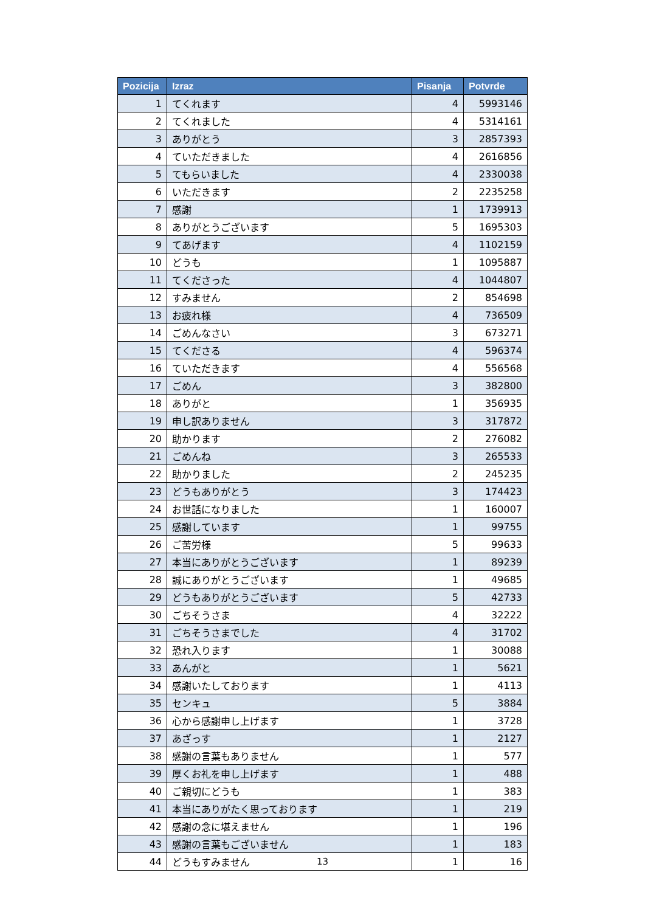| Pozicija | Izraz | Pisanja | Potvrde |
| --- | --- | --- | --- |
| 1 | てくれます | 4 | 5993146 |
| 2 | てくれました | 4 | 5314161 |
| 3 | ありがとう | 3 | 2857393 |
| 4 | ていただきました | 4 | 2616856 |
| 5 | てもらいました | 4 | 2330038 |
| 6 | いただきます | 2 | 2235258 |
| 7 | 感謝 | 1 | 1739913 |
| 8 | ありがとうございます | 5 | 1695303 |
| 9 | てあげます | 4 | 1102159 |
| 10 | どうも | 1 | 1095887 |
| 11 | てくださった | 4 | 1044807 |
| 12 | すみません | 2 | 854698 |
| 13 | お疲れ様 | 4 | 736509 |
| 14 | ごめんなさい | 3 | 673271 |
| 15 | てくださる | 4 | 596374 |
| 16 | ていただきます | 4 | 556568 |
| 17 | ごめん | 3 | 382800 |
| 18 | ありがと | 1 | 356935 |
| 19 | 申し訳ありません | 3 | 317872 |
| 20 | 助かります | 2 | 276082 |
| 21 | ごめんね | 3 | 265533 |
| 22 | 助かりました | 2 | 245235 |
| 23 | どうもありがとう | 3 | 174423 |
| 24 | お世話になりました | 1 | 160007 |
| 25 | 感謝しています | 1 | 99755 |
| 26 | ご苦労様 | 5 | 99633 |
| 27 | 本当にありがとうございます | 1 | 89239 |
| 28 | 誠にありがとうございます | 1 | 49685 |
| 29 | どうもありがとうございます | 5 | 42733 |
| 30 | ごちそうさま | 4 | 32222 |
| 31 | ごちそうさまでした | 4 | 31702 |
| 32 | 恐れ入ります | 1 | 30088 |
| 33 | あんがと | 1 | 5621 |
| 34 | 感謝いたしております | 1 | 4113 |
| 35 | センキュ | 5 | 3884 |
| 36 | 心から感謝申し上げます | 1 | 3728 |
| 37 | あざっす | 1 | 2127 |
| 38 | 感謝の言葉もありません | 1 | 577 |
| 39 | 厚くお礼を申し上げます | 1 | 488 |
| 40 | ご親切にどうも | 1 | 383 |
| 41 | 本当にありがたく思っております | 1 | 219 |
| 42 | 感謝の念に堪えません | 1 | 196 |
| 43 | 感謝の言葉もございません | 1 | 183 |
| 44 | どうもすみません | 1 | 16 |
13